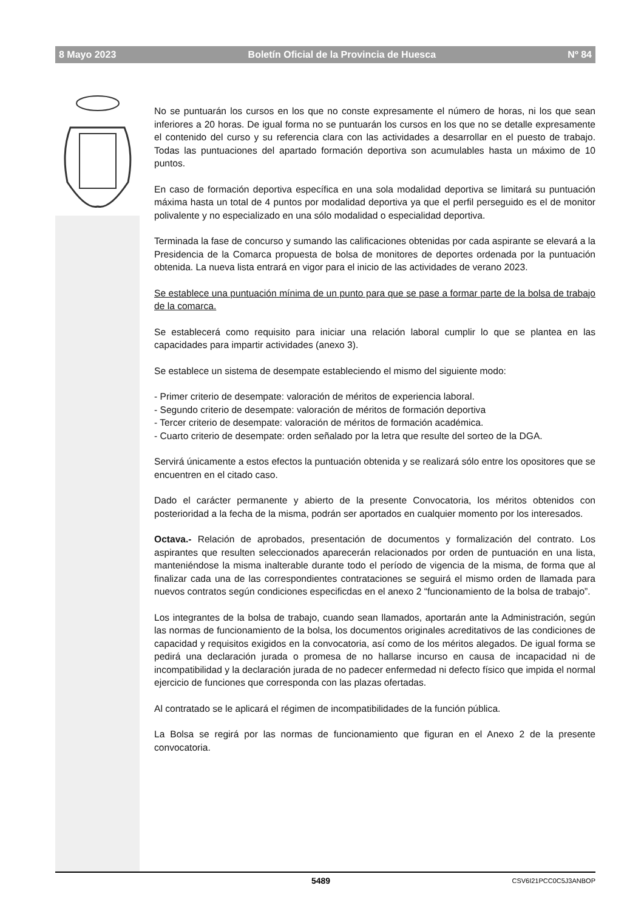8 Mayo 2023 Boletín Oficial de la Provincia de Huesca Nº 84
No se puntuarán los cursos en los que no conste expresamente el número de horas, ni los que sean inferiores a 20 horas. De igual forma no se puntuarán los cursos en los que no se detalle expresamente el contenido del curso y su referencia clara con las actividades a desarrollar en el puesto de trabajo. Todas las puntuaciones del apartado formación deportiva son acumulables hasta un máximo de 10 puntos.
En caso de formación deportiva específica en una sola modalidad deportiva se limitará su puntuación máxima hasta un total de 4 puntos por modalidad deportiva ya que el perfil perseguido es el de monitor polivalente y no especializado en una sólo modalidad o especialidad deportiva.
Terminada la fase de concurso y sumando las calificaciones obtenidas por cada aspirante se elevará a la Presidencia de la Comarca propuesta de bolsa de monitores de deportes ordenada por la puntuación obtenida. La nueva lista entrará en vigor para el inicio de las actividades de verano 2023.
Se establece una puntuación mínima de un punto para que se pase a formar parte de la bolsa de trabajo de la comarca.
Se establecerá como requisito para iniciar una relación laboral cumplir lo que se plantea en las capacidades para impartir actividades (anexo 3).
Se establece un sistema de desempate estableciendo el mismo del siguiente modo:
- Primer criterio de desempate: valoración de méritos de experiencia laboral.
- Segundo criterio de desempate: valoración de méritos de formación deportiva
- Tercer criterio de desempate: valoración de méritos de formación académica.
- Cuarto criterio de desempate: orden señalado por la letra que resulte del sorteo de la DGA.
Servirá únicamente a estos efectos la puntuación obtenida y se realizará sólo entre los opositores que se encuentren en el citado caso.
Dado el carácter permanente y abierto de la presente Convocatoria, los méritos obtenidos con posterioridad a la fecha de la misma, podrán ser aportados en cualquier momento por los interesados.
Octava.- Relación de aprobados, presentación de documentos y formalización del contrato. Los aspirantes que resulten seleccionados aparecerán relacionados por orden de puntuación en una lista, manteniéndose la misma inalterable durante todo el período de vigencia de la misma, de forma que al finalizar cada una de las correspondientes contrataciones se seguirá el mismo orden de llamada para nuevos contratos según condiciones especificdas en el anexo 2 “funcionamiento de la bolsa de trabajo”.
Los integrantes de la bolsa de trabajo, cuando sean llamados, aportarán ante la Administración, según las normas de funcionamiento de la bolsa, los documentos originales acreditativos de las condiciones de capacidad y requisitos exigidos en la convocatoria, así como de los méritos alegados. De igual forma se pedirá una declaración jurada o promesa de no hallarse incurso en causa de incapacidad ni de incompatibilidad y la declaración jurada de no padecer enfermedad ni defecto físico que impida el normal ejercicio de funciones que corresponda con las plazas ofertadas.
Al contratado se le aplicará el régimen de incompatibilidades de la función pública.
La Bolsa se regirá por las normas de funcionamiento que figuran en el Anexo 2 de la presente convocatoria.
5489 CSV6I21PCC0C5J3ANBOP